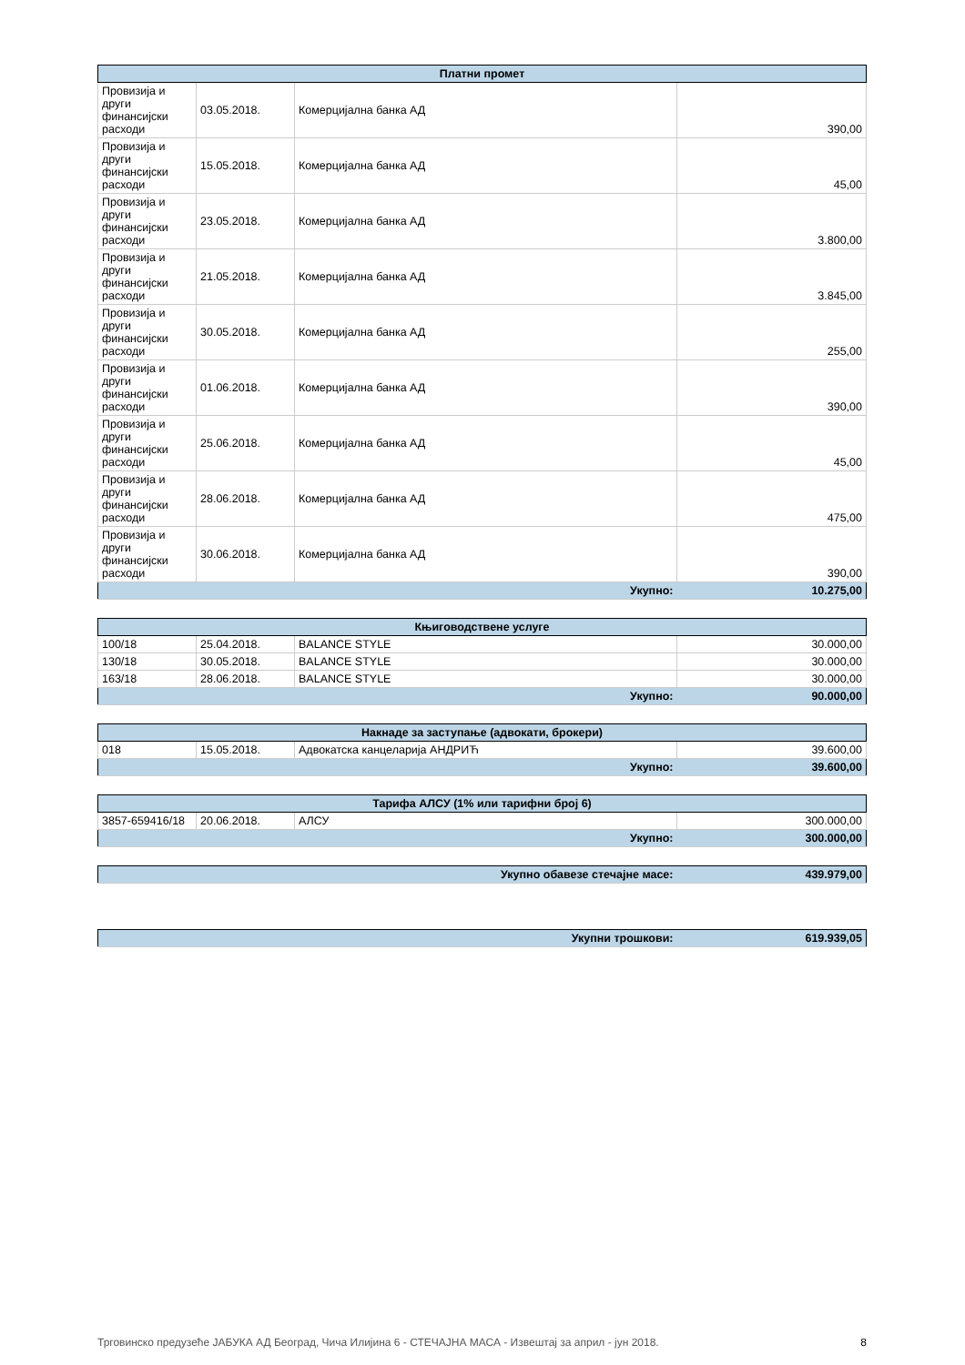| Платни промет | | | |
| --- | --- | --- | --- |
| Провизија и други финансијски расходи | 03.05.2018. | Комерцијална банка АД | 390,00 |
| Провизија и други финансијски расходи | 15.05.2018. | Комерцијална банка АД | 45,00 |
| Провизија и други финансијски расходи | 23.05.2018. | Комерцијална банка АД | 3.800,00 |
| Провизија и други финансијски расходи | 21.05.2018. | Комерцијална банка АД | 3.845,00 |
| Провизија и други финансијски расходи | 30.05.2018. | Комерцијална банка АД | 255,00 |
| Провизија и други финансијски расходи | 01.06.2018. | Комерцијална банка АД | 390,00 |
| Провизија и други финансијски расходи | 25.06.2018. | Комерцијална банка АД | 45,00 |
| Провизија и други финансијски расходи | 28.06.2018. | Комерцијална банка АД | 475,00 |
| Провизија и други финансијски расходи | 30.06.2018. | Комерцијална банка АД | 390,00 |
| Укупно: | | | 10.275,00 |
| Књиговодствене услуге | | | |
| --- | --- | --- | --- |
| 100/18 | 25.04.2018. | BALANCE STYLE | 30.000,00 |
| 130/18 | 30.05.2018. | BALANCE STYLE | 30.000,00 |
| 163/18 | 28.06.2018. | BALANCE STYLE | 30.000,00 |
| Укупно: | | | 90.000,00 |
| Накнаде за заступање (адвокати, брокери) | | | |
| --- | --- | --- | --- |
| 018 | 15.05.2018. | Адвокатска канцеларија АНДРИЋ | 39.600,00 |
| Укупно: | | | 39.600,00 |
| Тарифа АЛСУ (1% или тарифни број 6) | | | |
| --- | --- | --- | --- |
| 3857-659416/18 | 20.06.2018. | АЛСУ | 300.000,00 |
| Укупно: | | | 300.000,00 |
| Укупно обавезе стечајне масе: | 439.979,00 |
| Укупни трошкови: | 619.939,05 |
Трговинско предузеће ЈАБУКА АД Београд, Чича Илијина 6 - СТЕЧАЈНА МАСА - Извештај за април - јун 2018. 8